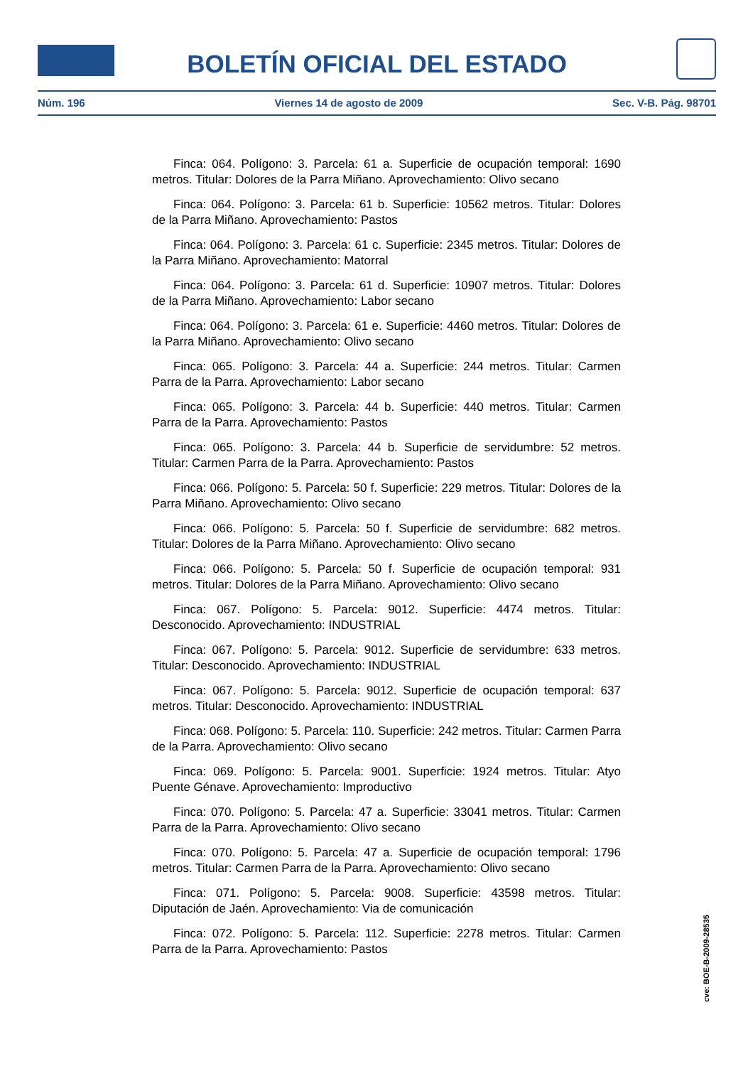BOLETÍN OFICIAL DEL ESTADO
Núm. 196 Viernes 14 de agosto de 2009 Sec. V-B. Pág. 98701
Finca: 064. Polígono: 3. Parcela: 61 a. Superficie de ocupación temporal: 1690 metros. Titular: Dolores de la Parra Miñano. Aprovechamiento: Olivo secano
Finca: 064. Polígono: 3. Parcela: 61 b. Superficie: 10562 metros. Titular: Dolores de la Parra Miñano. Aprovechamiento: Pastos
Finca: 064. Polígono: 3. Parcela: 61 c. Superficie: 2345 metros. Titular: Dolores de la Parra Miñano. Aprovechamiento: Matorral
Finca: 064. Polígono: 3. Parcela: 61 d. Superficie: 10907 metros. Titular: Dolores de la Parra Miñano. Aprovechamiento: Labor secano
Finca: 064. Polígono: 3. Parcela: 61 e. Superficie: 4460 metros. Titular: Dolores de la Parra Miñano. Aprovechamiento: Olivo secano
Finca: 065. Polígono: 3. Parcela: 44 a. Superficie: 244 metros. Titular: Carmen Parra de la Parra. Aprovechamiento: Labor secano
Finca: 065. Polígono: 3. Parcela: 44 b. Superficie: 440 metros. Titular: Carmen Parra de la Parra. Aprovechamiento: Pastos
Finca: 065. Polígono: 3. Parcela: 44 b. Superficie de servidumbre: 52 metros. Titular: Carmen Parra de la Parra. Aprovechamiento: Pastos
Finca: 066. Polígono: 5. Parcela: 50 f. Superficie: 229 metros. Titular: Dolores de la Parra Miñano. Aprovechamiento: Olivo secano
Finca: 066. Polígono: 5. Parcela: 50 f. Superficie de servidumbre: 682 metros. Titular: Dolores de la Parra Miñano. Aprovechamiento: Olivo secano
Finca: 066. Polígono: 5. Parcela: 50 f. Superficie de ocupación temporal: 931 metros. Titular: Dolores de la Parra Miñano. Aprovechamiento: Olivo secano
Finca: 067. Polígono: 5. Parcela: 9012. Superficie: 4474 metros. Titular: Desconocido. Aprovechamiento: INDUSTRIAL
Finca: 067. Polígono: 5. Parcela: 9012. Superficie de servidumbre: 633 metros. Titular: Desconocido. Aprovechamiento: INDUSTRIAL
Finca: 067. Polígono: 5. Parcela: 9012. Superficie de ocupación temporal: 637 metros. Titular: Desconocido. Aprovechamiento: INDUSTRIAL
Finca: 068. Polígono: 5. Parcela: 110. Superficie: 242 metros. Titular: Carmen Parra de la Parra. Aprovechamiento: Olivo secano
Finca: 069. Polígono: 5. Parcela: 9001. Superficie: 1924 metros. Titular: Atyo Puente Génave. Aprovechamiento: Improductivo
Finca: 070. Polígono: 5. Parcela: 47 a. Superficie: 33041 metros. Titular: Carmen Parra de la Parra. Aprovechamiento: Olivo secano
Finca: 070. Polígono: 5. Parcela: 47 a. Superficie de ocupación temporal: 1796 metros. Titular: Carmen Parra de la Parra. Aprovechamiento: Olivo secano
Finca: 071. Polígono: 5. Parcela: 9008. Superficie: 43598 metros. Titular: Diputación de Jaén. Aprovechamiento: Via de comunicación
Finca: 072. Polígono: 5. Parcela: 112. Superficie: 2278 metros. Titular: Carmen Parra de la Parra. Aprovechamiento: Pastos
cve: BOE-B-2009-28535